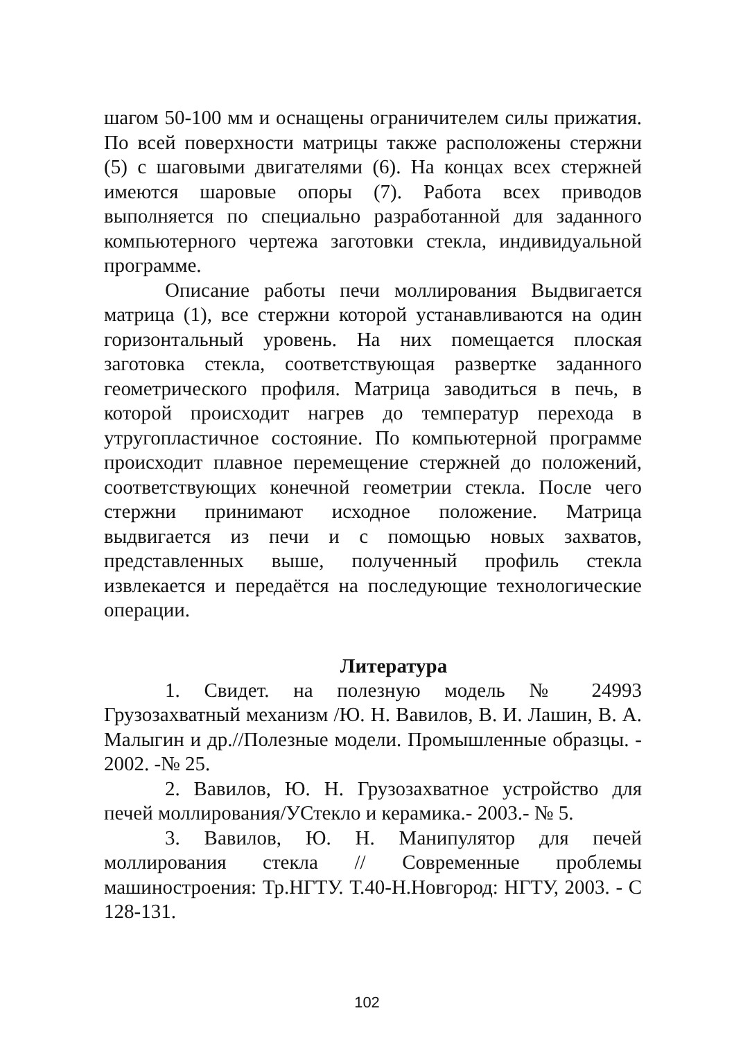шагом 50-100 мм и оснащены ограничителем силы прижатия. По всей поверхности матрицы также расположены стержни (5) с шаговыми двигателями (6). На концах всех стержней имеются шаровые опоры (7). Работа всех приводов выполняется по специально разработанной для заданного компьютерного чертежа заготовки стекла, индивидуальной программе.
Описание работы печи моллирования Выдвигается матрица (1), все стержни которой устанавливаются на один горизонтальный уровень. На них помещается плоская заготовка стекла, соответствующая развертке заданного геометрического профиля. Матрица заводиться в печь, в которой происходит нагрев до температур перехода в утругопластичное состояние. По компьютерной программе происходит плавное перемещение стержней до положений, соответствующих конечной геометрии стекла. После чего стержни принимают исходное положение. Матрица выдвигается из печи и с помощью новых захватов, представленных выше, полученный профиль стекла извлекается и передаётся на последующие технологические операции.
Литература
1. Свидет. на полезную модель № 24993 Грузозахватный механизм /Ю. Н. Вавилов, В. И. Лашин, В. А. Малыгин и др.//Полезные модели. Промышленные образцы. - 2002. -№ 25.
2. Вавилов, Ю. Н. Грузозахватное устройство для печей моллирования/УСтекло и керамика.- 2003.- № 5.
3. Вавилов, Ю. Н. Манипулятор для печей моллирования стекла // Современные проблемы машиностроения: Тр.НГТУ. Т.40-Н.Новгород: НГТУ, 2003. - С 128-131.
102